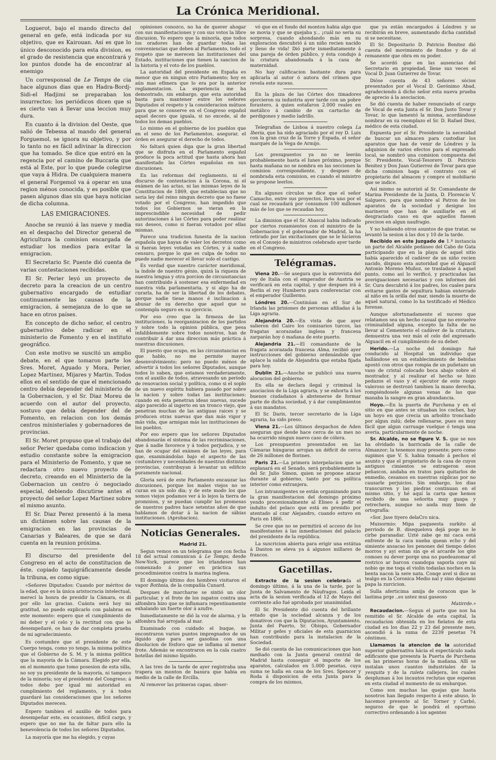La Crónica Meridional.
Loguerot, bajo el mando directo del general en gefe, está indicada por su objetivo, que es Kairouan. Así es que lo único desconocido para esta division, es el grado de resistencia que encontrará y los puntos donde ha de encontrar al enemigo
Un corresponsal de Le Temps de cia hace algunos dias que en Hadra-Bordj-Sidi-el Hadjimi se preparaban los insurrectos: los periódicos dicen que si es cierto van á llevar una leccion muy dura.
En cuanto á la division del Oeste, que salió de Tebessa al mando del general Forguemol, se ignora su objetivo, y por lo tanto no es fácil adivinar la direccion que ha tomado. Se dice que entró en la regencia por el camino de Buccaria que está al Este, por lo que puede colegirse que vaya á Hidra. De cualquiera manera el general Forgemol va á operar en una region ménos conocida, y es posible que pasen algunos dias sin que haya noticias de dicha columna.
LAS EMIGRACIONES.
Anoche se reunió á las nueve y media en el despacho del Director general de Agricultura la comision encargada de estudiar los medios para evitar la emigracion.
El Secretario Sr. Puente dió cuenta de varias contestaciones recibidas.
El Sr. Perier leyó un proyecto de decreto para la creacion de un centro gubernativo encargado de estudiar continuamente las causas de la emigracion, á semejanza de lo que se hace en otros países.
En concepto de dicho señor, el centro gubernativo debe radicar en el ministerio de Fomento y en el instituto geográfico.
Con este motivo se suscitó un amplio debate, en el que tomaron parte los Sres. Moret, Aguado y Mora, Perier, Lopez Martinez, Mijares y Martin. Todos ellos en el sentido de que el mencionado centro debia depender del ministerio de la Gobernacion, y el Sr. Diaz Moreu de acuerdo con el autor del proyecto, sostuvo que debia depender del de Fomento, en relacion con los demás centros ministeriales y gobernadores de provincias.
El Sr. Moret propuso que el trabajo del señor Perier quedaba como indicacion y estudio constante sobre la emigracion para el Ministerio de Fomento, y que se redactara otro nuevo proyecto de decreto, creando en el Ministerio de la Gobernacion un centro ó negociado especial, debiendo discutirse antes el proyecto del señor Lopez Martinez sobre el mismo asunto.
El Sr. Diaz Perez presentó á la mesa un dictámen sobre las causas de la emigracion en las provincias de Canarias y Baleares, de que se dará cuenta en la reunion próxima.
El discurso del presidente del Congreso en el acto de constitucion de éste, copiado taquigráficamente desde la tribuna, es como sigue:
«Señores Diputados: Cuando por méritos de la edad, que es la única aristocracia intelectual, merecí la honra de presidir la Cámara, os dí por ello las gracias. Cuánta será hoy mi gratitud, no puedo explicarlo con palabras en este momento: espero que el cumplimiento de mi deber y el celo y la rectitud con que lo desempeñaré, os han de dar completa prueba de mi agradecimiento.
Es costumbre que el presidente de este Cuerpo tenga, como yo tengo, la misma política que el Gobierno de S. M. y la misma política que la mayoría de la Cámara. Elegido por ella, en el momento que tomo posesion de esta silla, no soy ya presidente de la mayoría, ni tampoco de la minoría; soy el presidente del Congreso; á todos debo por igual mi autoridad en cumplimiento del reglamento, y á todos guardaré las consideraciones que los señores Diputados merecen.
Espero tambien el auxilio de todos para desempeñar este, en ocasiones, difícil cargo, y espero que no me ha de faltar para ello la benevolencia de todos los señores Diputados.
La mayoría que me ha elegido, y cuyas
opiniones conozco, no ha de querer ahogar con sus manifestaciones y con sus votos la libre discusion. Yo espero que la minoría, que todos los oradores han de guardar todas las conveniencias que deben al Parlamento, todo el respeto que se merecen las instituciones del Estado, instituciones que tienen la sancion de la historia y el voto de los pueblos.
La autoridad del presidente en España es menor que en ningun otro Parlamento; hoy es aún mas efímera que lo era por la anterior reglamentacion. La experiencia me ha demostrado, sin embargo, que esta autoridad basta para mantener entre los señores Diputados el respeto y la consideracion mútuos para que se conserve en el Congreso español aquel decoro que iguala, si no excede, al de todos los demas pueblos.
Lo mismo en el gobierno de los pueblos que en el seno de los Parlamentos, asegurar, el órden es asegurar el derecho de todos.
No faltará quien diga que la gran libertad que se disfruta en el Parlamento español produce la poca actitud que hasta ahora han manifestado las Córtes españolas en sus discusiones.
En las reformas del reglamento, ni el discurso de contestacion á la Corona, ni el exámen de las actas, ni las mismas leyes de la Constitucion de 1869, que establecian que no seria ley del reino ningun decreto que no fuese votado por el Congreso, han impedido que todos los Gobiernos se vieran en la imprescindible necesidad de pedir autorizaciones á las Córtes para poder realizar sus deseos, como si fueran votados por ellas mismas.
Parece una tradicion funesta de la nacion española que hayan de valer los decretos como si fueran leyes votadas en Córtes, y á nadie censuro, porque lo que es culpa de todos no puede nadie merecer el llevar solo el castigo.
Es verdad que nuestro carácter meridional, la índole de nuestro génio, quizá la riqueza de nuestra lengua y otra porcion de circunstancias han contribuido á sostener esa enfermedad en nuestra vida parlamentaria, y si algo ha de curarla, ha de ser la libertad de los debates, porque nadie tiene manos é inclinacion á abusar de su derecho que aquel que se contempla seguro en su ejercicio.
Por eso creo que la firmeza de las instituciones, la reorganizacion de los partidos y sobre todo la opinion pública, que pesa infaliblemente sobre todos nosotros, han de contribuir á dar una direccion más práctica á nuestras discusiones.
El puesto que ocupo, en las circunstancias en que hablo, no me permite mayor desenvolvimiento; pero no puedo ménos de advertir á todos los señores Diputados, aunque todos lo saben, que estamos verdaderamente, con el auxilio de todos, atravesando un período de renovacion social y política, como si el soplo de un nuevo espíritu hubiera pasado por sobre la nacion y sobre todas las instituciones: cuando en ésta penetran ideas nuevas, sucede algo parecido al ingerto en un tronco viejo, que penetran muchas de las antiguas raices y se producen otras nuevas que dan más vigor y más vida, que armigan más las instituciones de los pueblos.
Por eso espero que los señores Diputados abandonarán el sistema de las recriminaciones, que á nadie favorece y á todos perjudica, y se han de ocupar del exámen de las leyes, para que, examinándolas bajo el aspecto de las costumbres y necesidades de nuestras distintas provincias, contribuyan á levantar un edificio puramente nacional.
Gloria será de este Parlamento encauzar las discusiones, porque los males viejos no se curan en un solo dia; y de este modo los que somos viejos podamos ver á lo lejos la tierra de promision, y se puedan cumplir las promesas de nuestros padres hace setentas años de que hablamos de dotar á la nacion de sábias instituciones. (Aprobacion).
Noticias Generales.
Madrid 21.
Segun vemos en un telegrama que con fecha 18 del actual comunican á Le Temps, desde New-York, parece que los irlandeses han comenzado á poner en práctica sus procedimientos contra la marina inglesa.
El domingo último dos hombres visitaron el vapor Bothnia, de la compañía Cunard.
Despues de marcharse se sintió un olor particular, y el frote de los zapatos contra una alfombra hizo que se inflamara repentinamente exhalando un fuerte olor á azufre.
Inmediatamente se dió la voz de alarma, y la alfombra fué arrojada al mar.
Examinado con cuidado el buque, se encontraron varios puntos impregnados de un líquido que para ser gasolina con una disolucion de fósforo que se inflama al menor frote. Además se encontraron en la cala cuatro botellas del mismo líquido.
A las tres de la tarde de ayer registraba una trapera un monton de basura que habia en medio de la calle de Ercilla.
Al remover las primeras capas, obser-
vó que en el fondo del monton habia algo que se movia y que se quejaba y... ¡cuál no seria su sorpresa, cuando ahondando más en su exploracion descubrió á un niño recien nacido y lleno de vida! Dió parte inmediatamente á una pareja de órden público, y ésta condujo á la criatura abandonada á la casa de maternidad.
No hay calificacion bastante dura para aplicarla al autor ó autora del crímen que revela este suceso.
En la plaza de las Córtes dos timadores ejercieron su industria ayer tarde con un pobre forastero, á quien estafaron 2.000 reales en metálico á cambio de un cartucho de perdigones y medio ladrillo.
Telegrafian de Lisboa á nuestro colega La Iberia, que ha sido agraciado por el rey D. Luis con la gran cruz de la Torre y Espada, el señor marqués de la Vega de Armijo.
Los presupuestos ya no se leerán probablemente hasta el lunes próximo, porque hasta mañana no se nombra en las secciones la comision correspondiente, y despues de nombrada esta comision, es cuando el ministro se propone leerlos.
En algunos círculos se dice que el señor Camacho, entre sus proyectos, lleva uno por el cual se recaudará por consumos 100 millones más de los que se recaudan hoy.
La dimision que el Sr. Abascal habia indicado por ciertos rozamientos con el ministro de la Gobernacion y el gobernador de Madrid, la ha retirado por las excitaciones que se le hicieron en el Consejo de ministros celebrado ayer tarde en el Congreso.
Telégramas.
Viena 20.—Se asegura que la entrevista del rey de Italia con el emperador de Austria se verificará en esta capital, y que despues irá á Berlin el rey Humberto para conferenciar con el emperador Guillermo.
Lóndres 20.—Continúan en el Sur de Irlanda las prisiones de personas afiliadas á la Liga agraria.
Alejandria 20.—En vista de que ayer salieron del Cairo los comisarios turcos, las fragatas acorazadas inglesa y francesa zarparán hoy ó mañana de este puerto.
Alejandria 21.—El comandante de la fragata acorazada francesa Alma, recibió ayer instrucciones del gobierno ordenándole que aplace la salida de Alejandria que estaba fijada para hoy.
Dublin 21.—Anoche se publicó una nueva alocucion del gobierno.
En ella se declara ilegal y criminal la asociacion de la Liga agraria, y se exhorta á los buenos ciudadanos á abstenerse de formar parte de dicha sociedad, y á dar cumplimientos á sus mandatos.
El Sr. Daris, tercer secretario de la Liga agraria, ha sido preso.
Viena 21.—Los últimos despachos de Aden aseguran que desde hace cerca de un mes no ha ocurrido ningun nuevo caso de cólera.
Los presupuestos presentados en las Cámaras húngaras arrojan un déficit de cerca de 26 millones de florines.
Paris 21.—La primera interpelacion que se esplanará en el Senado, será probablemente la del Sr. Julio Simon, quien se propone atacar durante al gobierno, tanto por su política interior como extranjera.
Los intransigentes se están organizando para la gran manifestacion del domingo próximo yendo procesionalmente al Eliseo á pedir el indulto del polaco que está en presidio por atentado al czar Alejandro, cuando estuvo en Paris en 1866.
Se cree que no se permitirá el acceso de los manifestantes á las inmediaciones del palacio del presidente de la república.
La suscricion abierta para erigir una estátua á Danton se eleva ya á algunos millares de francos.
Gacetillas.
Extracto de la sesion celebrada el domingo último, á la una de la tarde, por la Junta de Salvamento de Náufragos. Leida el acta de la sesion verificada el 12 de Mayo del corriente año fué aprobada por unanimidad.
El Sr. Presidente dió cuenta del brillante estado que la sociedad alcanza y de los donativos con que la Diputacion, Ayuntamiento, Junta del Puerto, Sr. Obispo, Gobernador Militar y gefes y oficiales de esta guarnicion han contribuido para la instalacion de la Sociedad.
Se dió cuenta de las comunicaciones que han mediado con la Junta general central de Madrid hasta conseguir el importe de los aparatos, calculados en 5.000 pesetas, cuya suma se halla en casa de los Sres. Spencer y Roda á disposicion de esta Junta para la compra de los mismos,
que ya están encargados á Lóndres y se recibirán en breve, aumentando dicha cantidad si se necesitase.
El Sr. Depositario D. Patricio Benitez dió cuenta del movimiento de fondos y de el remanente que obra en su poder.
Se acordó que en las ausencias del Secretario en propiedad, llene sus veces el Vocal D. Juan Gutierrez de Tovar.
Dióse cuenta de 43 señores sócios presentados por el Vocal D. Gerónimo Abad, agradeciendo á dicho señor esta nueva prueba de aprecio á la asociacion.
Se dió cuenta de haber renunciado el cargo de Vocal de esta Junta el Sr. Don Justo Tovar y Tovar, lo que lamentó la misma, acordándose nombrar en su reemplazo el Sr. D. Rafael Diez, médico de esta ciudad.
Expuesta por el Sr. Presidente la necesidad de buscar un almacen para custodiar los aparatos que han de venir de Lóndres y la adquision de varios efectos para el expresado local, se nombró una comision compuesta del Sr. Presidente, Vocal-Tesorero D. Patricio Benitez y Don Juan Gutierrez de Tovar para que dicha comision haga el contrato con el propietario del almacen y compre el mobiliario que se indice.
Así mismo se autorizó al Sr. Comandante de Marina Presidente de la Junta, D. Florencio V. Salguero, para que nombre al Patron de los aparatos de la sociedad y designe los marineros que han de auxiliarle en el desgraciado caso en que aquellos fuesen precisos en algun naufragio.
Y no habiendo otros asuntos de que tratar, se levantó la sesion á las dos y 10 de la tarde.
Recibido en este Juzgado de 1.ª instancia un parte del Alcalde pedáneo del Cabo de Gata participando que en la playa de aquel sitio habia aparecido el cadáver de un niño recien nacido, dispuso esta autoridad que el Alguacil Antonio Moreno Muñoz, se trasladase á aquel punto, como así lo verificó, y practicadas las averiguaciones necesarias y con informes del Sr. Cura descubrió á los padres, los cuales para evitarse gastos de sepultura habian enterrado al niño en la orilla del mar, siendo la muerte de aquel natural, como lo ha testificado el Médico forense.
Aunque afortunadamente el suceso que relatamos sea un hecho casual que no envuelve criminalidad alguna, escepto la falta de no llevar al Cementerio el cadáver de la criatura, demuestra una vez más el celo del expresado Alguacil en el cumplimiento de su deber.
Herido.—La noche del domingo fué conducido al Hospital un individuo que hallándose en un establecimiento de bebidas apostó con otros que rompia de un puñetazo un vaso de cristal colocado boca abajo sobre el mostrador, y al realizar el hecho se hizo pedazos el vaso y el ejecutor de este rasgo valeroso se destrozó tambien la mano derecha, rompiéndosele algunas venas de las que manaba la sangre en gran abundancia.
Hoyo.—En la puerta de Purchena y en el sitio en que antes se situaban los coches, hay un hoyo en que crecia un arbolito tronchado por algun zulú; debe rellenarse, pues es muy fácil que algun carruage vuelque ó tenga una avería, particularmente de noche.
Sr. Alcalde, no se figure V. S. que se nos ha olvidado la barricada de la calle de Almanzor; la tenemos muy presente; pero como supimos que V. S. habia tomado á pechos el asunto y que el propietario de la casa de cuyos antiguos cimientos se extrageron esos peñascos, andaba en tratos para quitarlos de enmedio, cesamos en nuestras súplicas por no causarle perjuicios. Sin embargo, los dias transcurren y las piedras continuan en el mismo sitio, y hé aquí la carta que hemos recibido de una señorita muy guapa y retrechera, aunque no anda muy bien de ortografía:
«Sor. Jase tiyero delaCro nica.
Muisormio: Mipa paqueesta surkito al perriodo de B. disequelova dejá poqe no le cirbe paranadar. Uzté zabe qe mi caca está enfrente de la caca nueba quean echo y del simiente ansacao los penones del tiempo delos morros y ayi estan sin qe el arcarde los qite comoes su dever porqe una no puedeazomar el rostrico ar barcon cuandopa saporla caye mi nobio qe me toqa el violin todaslas noches en la benta nacon la sere nata. Conqe avel si dice us tealgo en la Coronica Medio nal y sino dejarami papa la zurcicion.
Sulla aferticima amija de coracon que le lastima prqe ..es ustez mui gaseoso
Matirrde.»
Recaudacion.—Segun el parte que nos ha remitido el Sr. Alcalde de esta capital, la recaudacion obtenida en los fielatos de esta ciudad en los dias 22 y 23 del presente mes, ascendió á la suma de 2239 pesetas 74 céntimos.
Llamamos la atencion de la autoridad superior gubernativa hácia el espectáculo nada edificante que presenta la Puerta de Purchena en las primeras horas de la mañana. Allí se instalan unos cuantos industriales de la yesquita y de la ruleta callejera, los cuales despluman á los incautos reclutas que esperan en esta ciudad el momento de su embarque.
Como son muchas las quejas que hasta nosotros han llegado respecto á este abuso, lo hacemos presente al Sr. Torner y Carbó, seguros de que le pondrá el oportuno correctivo ordenando á los agentes